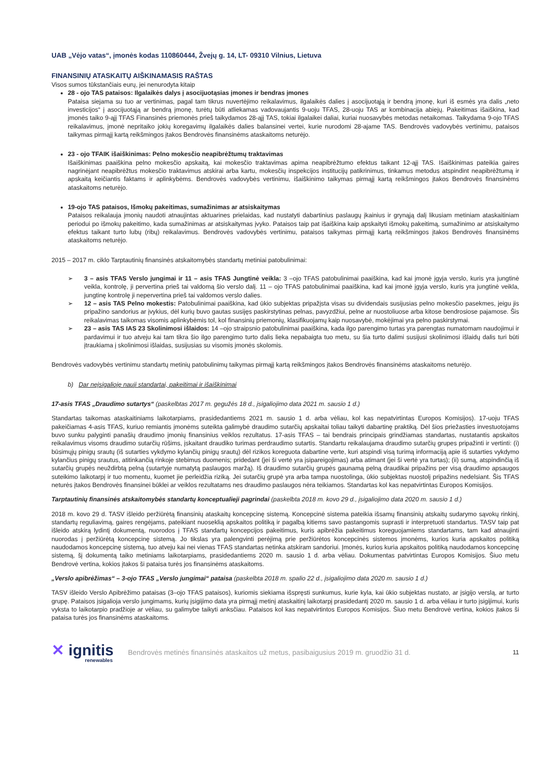UAB „Vėjo vatas“, įmonės kodas 110860444, Žvejų g. 14, LT- 09310 Vilnius, Lietuva
FINANSINIŲ ATASKAITŲ AIŠKINAMASIS RAŠTAS
Visos sumos tūkstančiais eurų, jei nenurodyta kitaip
28 - ojo TAS pataisos: Ilgalaikės dalys į asocijuotąsias įmones ir bendras įmones
Pataisa siejama su tuo ar vertinimas, pagal tam tikrus nuvertėjimo reikalavimus, ilgalaikės dalies į asocijuotąją ir bendrą įmonę, kuri iš esmės yra dalis „neto investicijos“ į asocijuotąją ar bendrą įmonę, turėtų būti atliekamas vadovaujantis 9-uoju TFAS, 28-uoju TAS ar kombinacija abiejų. Pakeitimas išaiškina, kad įmonės taiko 9-ąjį TFAS Finansinės priemonės prieš taikydamos 28-ąjį TAS, tokiai ilgalaikei daliai, kuriai nuosavybės metodas netaikomas. Taikydama 9-ojo TFAS reikalavimus, įmonė nepritaiko jokių koregavimų ilgalaikės dalies balansinei vertei, kurie nurodomi 28-ajame TAS. Bendrovės vadovybės vertinimu, pataisos taikymas pirmąjį kartą reikšmingos įtakos Bendrovės finansinėms ataskaitoms neturėjo.
23 - ojo TFAIK išaiškinimas: Pelno mokesčio neapibrėžtumų traktavimas
Išaiškinimas paaiškina pelno mokesčio apskaitą, kai mokesčio traktavimas apima neapibrėžtumo efektus taikant 12-ąjį TAS. Išaiškinimas pateikia gaires nagrinėjant neapibrėžtus mokesčio traktavimus atskirai arba kartu, mokesčių inspekcijos institucijų patikrinimus, tinkamus metodus atspindint neapibrėžtumą ir apskaitą keičiantis faktams ir aplinkybėms. Bendrovės vadovybės vertinimu, išaiškinimo taikymas pirmąjį kartą reikšmingos įtakos Bendrovės finansinėms ataskaitoms neturėjo.
19-ojo TAS pataisos, Išmokų pakeitimas, sumažinimas ar atsiskaitymas
Pataisos reikalauja įmonių naudoti atnaujintas aktuarines prielaidas, kad nustatyti dabartinius paslaugų įkainius ir grynąją dalį likusiam metiniam ataskaitiniam periodui po išmokų pakeitimo, kada sumažinimas ar atsiskaitymas įvyko. Pataisos taip pat išaiškina kaip apskaityti išmokų pakeitimą, sumažinimo ar atsiskaitymo efektus taikant turto lubų (ribų) reikalavimus. Bendrovės vadovybės vertinimu, pataisos taikymas pirmąjį kartą reikšmingos įtakos Bendrovės finansinėms ataskaitoms neturėjo.
2015 – 2017 m. ciklo Tarptautinių finansinės atskaitomybės standartų metiniai patobulinimai:
➢ 3 – asis TFAS Verslo jungimai ir 11 – asis TFAS Jungtinė veikla: 3 –ojo TFAS patobulinimai paaiškina, kad kai įmonė įgyja verslo, kuris yra jungtinė veikla, kontrolę, ji pervertina prieš tai valdomą šio verslo dalį. 11 – ojo TFAS patobulinimai paaiškina, kad kai įmonė įgyja verslo, kuris yra jungtinė veikla, jungtinę kontrolę ji nepervertina prieš tai valdomos verslo dalies.
➢ 12 – asis TAS Pelno mokestis: Patobulinimai paaiškina, kad ūkio subjektas pripažįsta visas su dividendais susijusias pelno mokesčio pasekmes, jeigu jis pripažino sandorius ar įvykius, dėl kurių buvo gautas susijęs paskirstytinas pelnas, pavyzdžiui, pelne ar nuostoliuose arba kitose bendrosiose pajamose. Šis reikalavimas taikomas visomis aplinkybėmis tol, kol finansinių priemonių, klasifikuojamų kaip nuosavybė, mokėjimai yra pelno paskirstymai.
➢ 23 – asis TAS IAS 23 Skolinimosi išlaidos: 14 –ojo straipsnio patobulinimai paaiškina, kada ilgo parengimo turtas yra parengtas numatomam naudojimui ir pardavimui ir tuo atveju kai tam tikra šio ilgo parengimo turto dalis lieka nepabaigta tuo metu, su šia turto dalimi susijusi skolinimosi išlaidų dalis turi būti įtraukiama į skolinimosi išlaidas, susijusias su visomis įmonės skolomis.
Bendrovės vadovybės vertinimu standartų metinių patobulinimų taikymas pirmąjį kartą reikšmingos įtakos Bendrovės finansinėms ataskaitoms neturėjo.
b) Dar neįsigalioję nauji standartai, pakeitimai ir išaiškinimai
17-asis TFAS „Draudimo sutartys“ (paskelbtas 2017 m. gegužės 18 d., įsigaliojimo data 2021 m. sausio 1 d.)
Standartas taikomas ataskaitiniams laikotarpiams, prasidedantiems 2021 m. sausio 1 d. arba vėliau, kol kas nepatvirtintas Europos Komisijos). 17-uoju TFAS pakeičiamas 4-asis TFAS, kuriuo remiantis įmonėms suteikta galimybė draudimo sutarčių apskaitai toliau taikyti dabartinę praktiką. Dėl šios priežasties investuotojams buvo sunku palyginti panašių draudimo įmonių finansinius veiklos rezultatus. 17-asis TFAS – tai bendrais principais grindžiamas standartas, nustatantis apskaitos reikalavimus visoms draudimo sutarčių rūšims, įskaitant draudiko turimas perdraudimo sutartis. Standartu reikalaujama draudimo sutarčių grupes pripažinti ir vertinti: (i) būsimųjų pinigų srautų (iš sutarties vykdymo kylančių pinigų srautų) dėl rizikos koreguota dabartine verte, kuri atspindi visą turimą informaciją apie iš sutarties vykdymo kylančius pinigų srautus, atitinkančią rinkoje stebimus duomenis; pridedant (jei ši vertė yra įsipareigojimas) arba atimant (jei ši vertė yra turtas); (ii) sumą, atspindinčią iš sutarčių grupės neuždirbtą pelną (sutartyje numatytą paslaugos maržą). Iš draudimo sutarčių grupės gaunamą pelną draudikai pripažins per visą draudimo apsaugos suteikimo laikotarpį ir tuo momentu, kuomet jie perleidžia riziką. Jei sutarčių grupė yra arba tampa nuostolinga, ūkio subjektas nuostolį pripažins nedelsiant. Šis TFAS neturės įtakos Bendrovės finansinei būklei ar veiklos rezultatams nes draudimo paslaugos nėra teikiamos. Standartas kol kas nepatvirtintas Europos Komisijos.
Tarptautinių finansinės atskaitomybės standartų konceptualieji pagrindai (paskelbta 2018 m. kovo 29 d., įsigaliojimo data 2020 m. sausio 1 d.)
2018 m. kovo 29 d. TASV išleido peržiūrėtą finansinių ataskaitų koncepcinę sistemą. Koncepcinė sistema pateikia išsamų finansinių atskaitų sudarymo sąvokų rinkinį, standartų reguliavimą, gaires rengėjams, pateikiant nuoseklią apskaitos politiką ir pagalbą kitiems savo pastangomis suprasti ir interpretuoti standartus. TASV taip pat išleido atskirą lydintį dokumentą, nuorodos į TFAS standartų koncepcijos pakeitimus, kuris apibrėžia pakeitimus koreguojamiems standartams, tam kad atnaujinti nuorodas į peržiūrėtą koncepcinę sistemą. Jo tikslas yra palengvinti perėjimą prie peržiūrėtos koncepcinės sistemos įmonėms, kurios kuria apskaitos politiką naudodamos koncepcinę sistemą, tuo atveju kai nei vienas TFAS standartas netinka atskiram sandoriui. Įmonės, kurios kuria apskaitos politiką naudodamos koncepcinę sistemą, šį dokumentą taiko metiniams laikotarpiams, prasidedantiems 2020 m. sausio 1 d. arba vėliau. Dokumentas patvirtintas Europos Komisijos. Šiuo metu Bendrovė vertina, kokios įtakos ši pataisa turės jos finansinėms ataskaitoms.
„Verslo apibrėžimas“ – 3-ojo TFAS „Verslo jungimai“ pataisa (paskelbta 2018 m. spalio 22 d., įsigaliojimo data 2020 m. sausio 1 d.)
TASV išleido Verslo Apibrėžimo pataisas (3–ojo TFAS pataisos), kuriomis siekiama išspręsti sunkumus, kurie kyla, kai ūkio subjektas nustato, ar įsigijo verslą, ar turto grupę. Pataisos įsigalioja verslo jungimams, kurių įsigijimo data yra pirmąjį metinį ataskaitinį laikotarpį prasidedantį 2020 m. sausio 1 d. arba vėliau ir turto įsigijimui, kuris vyksta to laikotarpio pradžioje ar vėliau, su galimybe taikyti anksčiau. Pataisos kol kas nepatvirtintos Europos Komisijos. Šiuo metu Bendrovė vertina, kokios įtakos ši pataisa turės jos finansinėms ataskaitoms.
✕ ignitis
renewables
Bendrovės metinės finansinės ataskaitos už metus, pasibaigusius 2019 m. gruodžio 31 d.
11